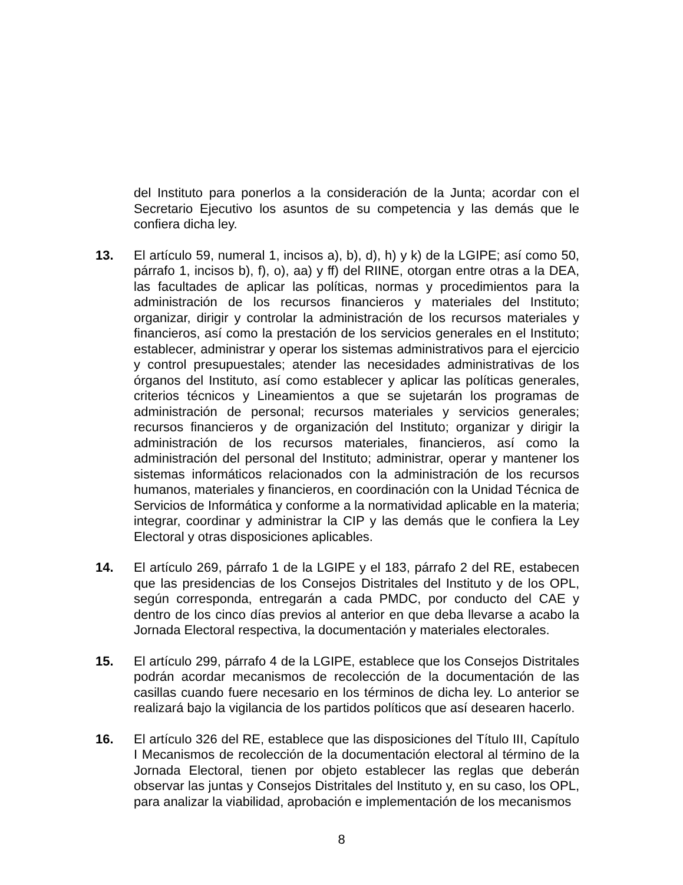del Instituto para ponerlos a la consideración de la Junta; acordar con el Secretario Ejecutivo los asuntos de su competencia y las demás que le confiera dicha ley.
13. El artículo 59, numeral 1, incisos a), b), d), h) y k) de la LGIPE; así como 50, párrafo 1, incisos b), f), o), aa) y ff) del RIINE, otorgan entre otras a la DEA, las facultades de aplicar las políticas, normas y procedimientos para la administración de los recursos financieros y materiales del Instituto; organizar, dirigir y controlar la administración de los recursos materiales y financieros, así como la prestación de los servicios generales en el Instituto; establecer, administrar y operar los sistemas administrativos para el ejercicio y control presupuestales; atender las necesidades administrativas de los órganos del Instituto, así como establecer y aplicar las políticas generales, criterios técnicos y Lineamientos a que se sujetarán los programas de administración de personal; recursos materiales y servicios generales; recursos financieros y de organización del Instituto; organizar y dirigir la administración de los recursos materiales, financieros, así como la administración del personal del Instituto; administrar, operar y mantener los sistemas informáticos relacionados con la administración de los recursos humanos, materiales y financieros, en coordinación con la Unidad Técnica de Servicios de Informática y conforme a la normatividad aplicable en la materia; integrar, coordinar y administrar la CIP y las demás que le confiera la Ley Electoral y otras disposiciones aplicables.
14. El artículo 269, párrafo 1 de la LGIPE y el 183, párrafo 2 del RE, estabecen que las presidencias de los Consejos Distritales del Instituto y de los OPL, según corresponda, entregarán a cada PMDC, por conducto del CAE y dentro de los cinco días previos al anterior en que deba llevarse a acabo la Jornada Electoral respectiva, la documentación y materiales electorales.
15. El artículo 299, párrafo 4 de la LGIPE, establece que los Consejos Distritales podrán acordar mecanismos de recolección de la documentación de las casillas cuando fuere necesario en los términos de dicha ley. Lo anterior se realizará bajo la vigilancia de los partidos políticos que así desearen hacerlo.
16. El artículo 326 del RE, establece que las disposiciones del Título III, Capítulo I Mecanismos de recolección de la documentación electoral al término de la Jornada Electoral, tienen por objeto establecer las reglas que deberán observar las juntas y Consejos Distritales del Instituto y, en su caso, los OPL, para analizar la viabilidad, aprobación e implementación de los mecanismos
8